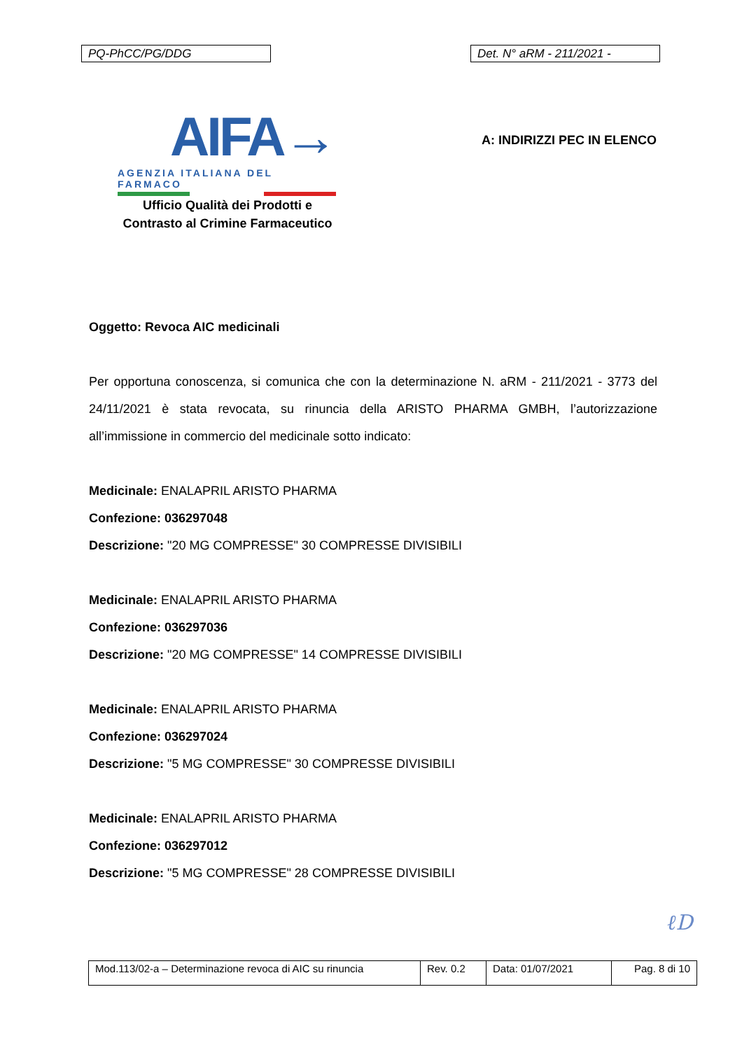PQ-PhCC/PG/DDG Det. N° aRM - 211/2021 -
AIFA→
AGENZIA ITALIANA DEL FARMACO
Ufficio Qualità dei Prodotti e
Contrasto al Crimine Farmaceutico
A: INDIRIZZI PEC IN ELENCO
Oggetto: Revoca AIC medicinali
Per opportuna conoscenza, si comunica che con la determinazione N. aRM - 211/2021 - 3773 del 24/11/2021 è stata revocata, su rinuncia della ARISTO PHARMA GMBH, l’autorizzazione all’immissione in commercio del medicinale sotto indicato:
Medicinale: ENALAPRIL ARISTO PHARMA
Confezione: 036297048
Descrizione: "20 MG COMPRESSE" 30 COMPRESSE DIVISIBILI
Medicinale: ENALAPRIL ARISTO PHARMA
Confezione: 036297036
Descrizione: "20 MG COMPRESSE" 14 COMPRESSE DIVISIBILI
Medicinale: ENALAPRIL ARISTO PHARMA
Confezione: 036297024
Descrizione: "5 MG COMPRESSE" 30 COMPRESSE DIVISIBILI
Medicinale: ENALAPRIL ARISTO PHARMA
Confezione: 036297012
Descrizione: "5 MG COMPRESSE" 28 COMPRESSE DIVISIBILI
ℓD
| Mod.113/02-a – Determinazione revoca di AIC su rinuncia | Rev. 0.2 | Data: 01/07/2021 | Pag. 8 di 10 |